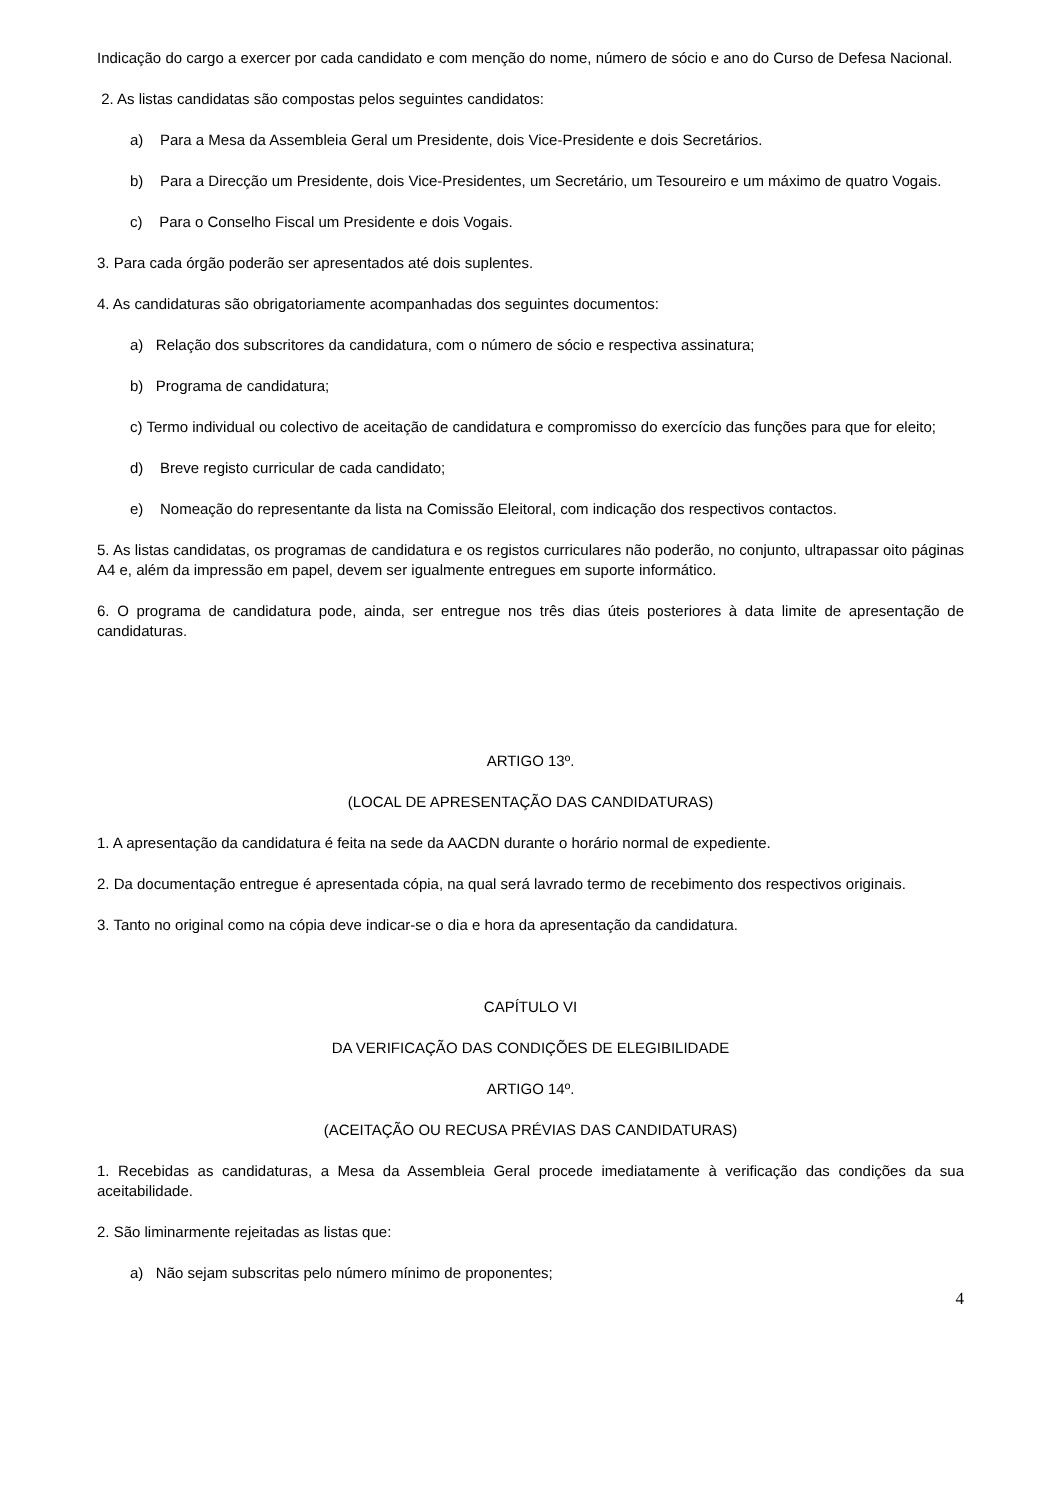Indicação do cargo a exercer por cada candidato e com menção do nome, número de sócio e ano do Curso de Defesa Nacional.
2. As listas candidatas são compostas pelos seguintes candidatos:
a) Para a Mesa da Assembleia Geral um Presidente, dois Vice-Presidente e dois Secretários.
b) Para a Direcção um Presidente, dois Vice-Presidentes, um Secretário, um Tesoureiro e um máximo de quatro Vogais.
c) Para o Conselho Fiscal um Presidente e dois Vogais.
3. Para cada órgão poderão ser apresentados até dois suplentes.
4. As candidaturas são obrigatoriamente acompanhadas dos seguintes documentos:
a) Relação dos subscritores da candidatura, com o número de sócio e respectiva assinatura;
b) Programa de candidatura;
c) Termo individual ou colectivo de aceitação de candidatura e compromisso do exercício das funções para que for eleito;
d) Breve registo curricular de cada candidato;
e) Nomeação do representante da lista na Comissão Eleitoral, com indicação dos respectivos contactos.
5. As listas candidatas, os programas de candidatura e os registos curriculares não poderão, no conjunto, ultrapassar oito páginas A4 e, além da impressão em papel, devem ser igualmente entregues em suporte informático.
6. O programa de candidatura pode, ainda, ser entregue nos três dias úteis posteriores à data limite de apresentação de candidaturas.
ARTIGO 13º.
(LOCAL DE APRESENTAÇÃO DAS CANDIDATURAS)
1. A apresentação da candidatura é feita na sede da AACDN durante o horário normal de expediente.
2. Da documentação entregue é apresentada cópia, na qual será lavrado termo de recebimento dos respectivos originais.
3. Tanto no original como na cópia deve indicar-se o dia e hora da apresentação da candidatura.
CAPÍTULO VI
DA VERIFICAÇÃO DAS CONDIÇÕES DE ELEGIBILIDADE
ARTIGO 14º.
(ACEITAÇÃO OU RECUSA PRÉVIAS DAS CANDIDATURAS)
1. Recebidas as candidaturas, a Mesa da Assembleia Geral procede imediatamente à verificação das condições da sua aceitabilidade.
2. São liminarmente rejeitadas as listas que:
a) Não sejam subscritas pelo número mínimo de proponentes;
4